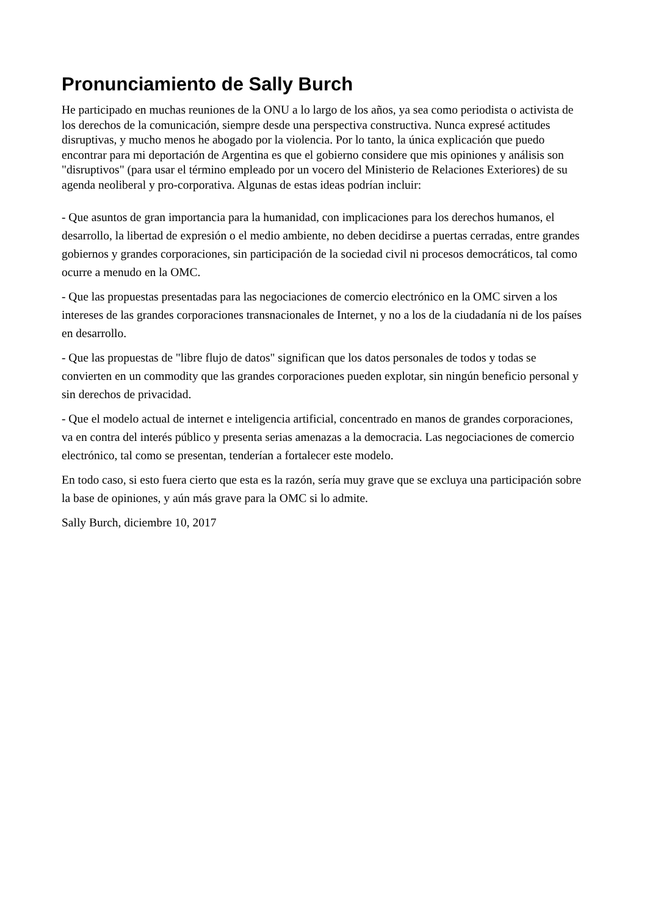Pronunciamiento de Sally Burch
He participado en muchas reuniones de la ONU a lo largo de los años, ya sea como periodista o activista de los derechos de la comunicación, siempre desde una perspectiva constructiva. Nunca expresé actitudes disruptivas, y mucho menos he abogado por la violencia. Por lo tanto, la única explicación que puedo encontrar para mi deportación de Argentina es que el gobierno considere que mis opiniones y análisis son "disruptivos" (para usar el término empleado por un vocero del Ministerio de Relaciones Exteriores) de su agenda neoliberal y pro-corporativa. Algunas de estas ideas podrían incluir:
- Que asuntos de gran importancia para la humanidad, con implicaciones para los derechos humanos, el desarrollo, la libertad de expresión o el medio ambiente, no deben decidirse a puertas cerradas, entre grandes gobiernos y grandes corporaciones, sin participación de la sociedad civil ni procesos democráticos, tal como ocurre a menudo en la OMC.
- Que las propuestas presentadas para las negociaciones de comercio electrónico en la OMC sirven a los intereses de las grandes corporaciones transnacionales de Internet, y no a los de la ciudadanía ni de los países en desarrollo.
- Que las propuestas de "libre flujo de datos" significan que los datos personales de todos y todas se convierten en un commodity que las grandes corporaciones pueden explotar, sin ningún beneficio personal y sin derechos de privacidad.
- Que el modelo actual de internet e inteligencia artificial, concentrado en manos de grandes corporaciones, va en contra del interés público y presenta serias amenazas a la democracia. Las negociaciones de comercio electrónico, tal como se presentan, tenderían a fortalecer este modelo.
En todo caso, si esto fuera cierto que esta es la razón, sería muy grave que se excluya una participación sobre la base de opiniones, y aún más grave para la OMC si lo admite.
Sally Burch, diciembre 10, 2017